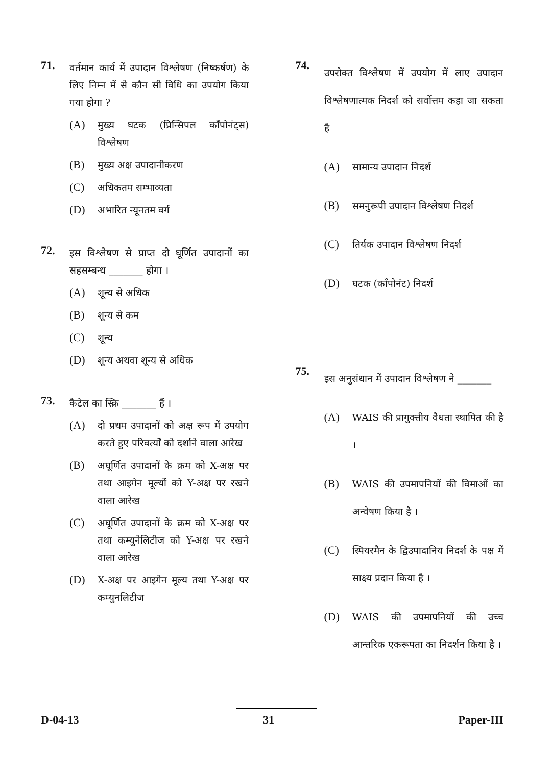71.
वर्तमान कार्य में उपादान विश्लेषण (निष्कर्षण) के लिए निम्न में से कौन सी विधि का उपयोग किया गया होगा ?
(A) मुख्य घटक (प्रिन्सिपल कॉंपोनंट्स) विश्लेषण
(B) मुख्य अक्ष उपादानीकरण
(C) अधिकतम सम्भाव्यता
(D) अभारित न्यूनतम वर्ग
72.
इस विश्लेषण से प्राप्त दो घूर्णित उपादानों का सहसम्बन्ध _______ होगा ।
(A) शून्य से अधिक
(B) शून्य से कम
(C) शून्य
(D) शून्य अथवा शून्य से अधिक
73.
कैटेल का स्क्रि _______ हैं ।
(A) दो प्रथम उपादानों को अक्ष रूप में उपयोग करते हुए परिवर्त्यों को दर्शाने वाला आरेख
(B) अघूर्णित उपादानों के क्रम को X-अक्ष पर तथा आइगेन मूल्यों को Y-अक्ष पर रखने वाला आरेख
(C) अघूर्णित उपादानों के क्रम को X-अक्ष पर तथा कम्युनेलिटीज को Y-अक्ष पर रखने वाला आरेख
(D) X-अक्ष पर आइगेन मूल्य तथा Y-अक्ष पर कम्युनलिटीज
74.
उपरोक्त विश्लेषण में उपयोग में लाए उपादान विश्लेषणात्मक निदर्श को सर्वोत्तम कहा जा सकता है
(A) सामान्य उपादान निदर्श
(B) समनुरूपी उपादान विश्लेषण निदर्श
(C) तिर्यक उपादान विश्लेषण निदर्श
(D) घटक (कॉंपोनंट) निदर्श
75.
इस अनुसंधान में उपादान विश्लेषण ने _______
(A) WAIS की प्रागुक्तीय वैधता स्थापित की है ।
(B) WAIS की उपमापनियों की विमाओं का अन्वेषण किया है ।
(C) स्पियरमैन के द्विउपादानिय निदर्श के पक्ष में साक्ष्य प्रदान किया है ।
(D) WAIS की उपमापनियों की उच्च आन्तरिक एकरूपता का निदर्शन किया है ।
D-04-13 31 Paper-III